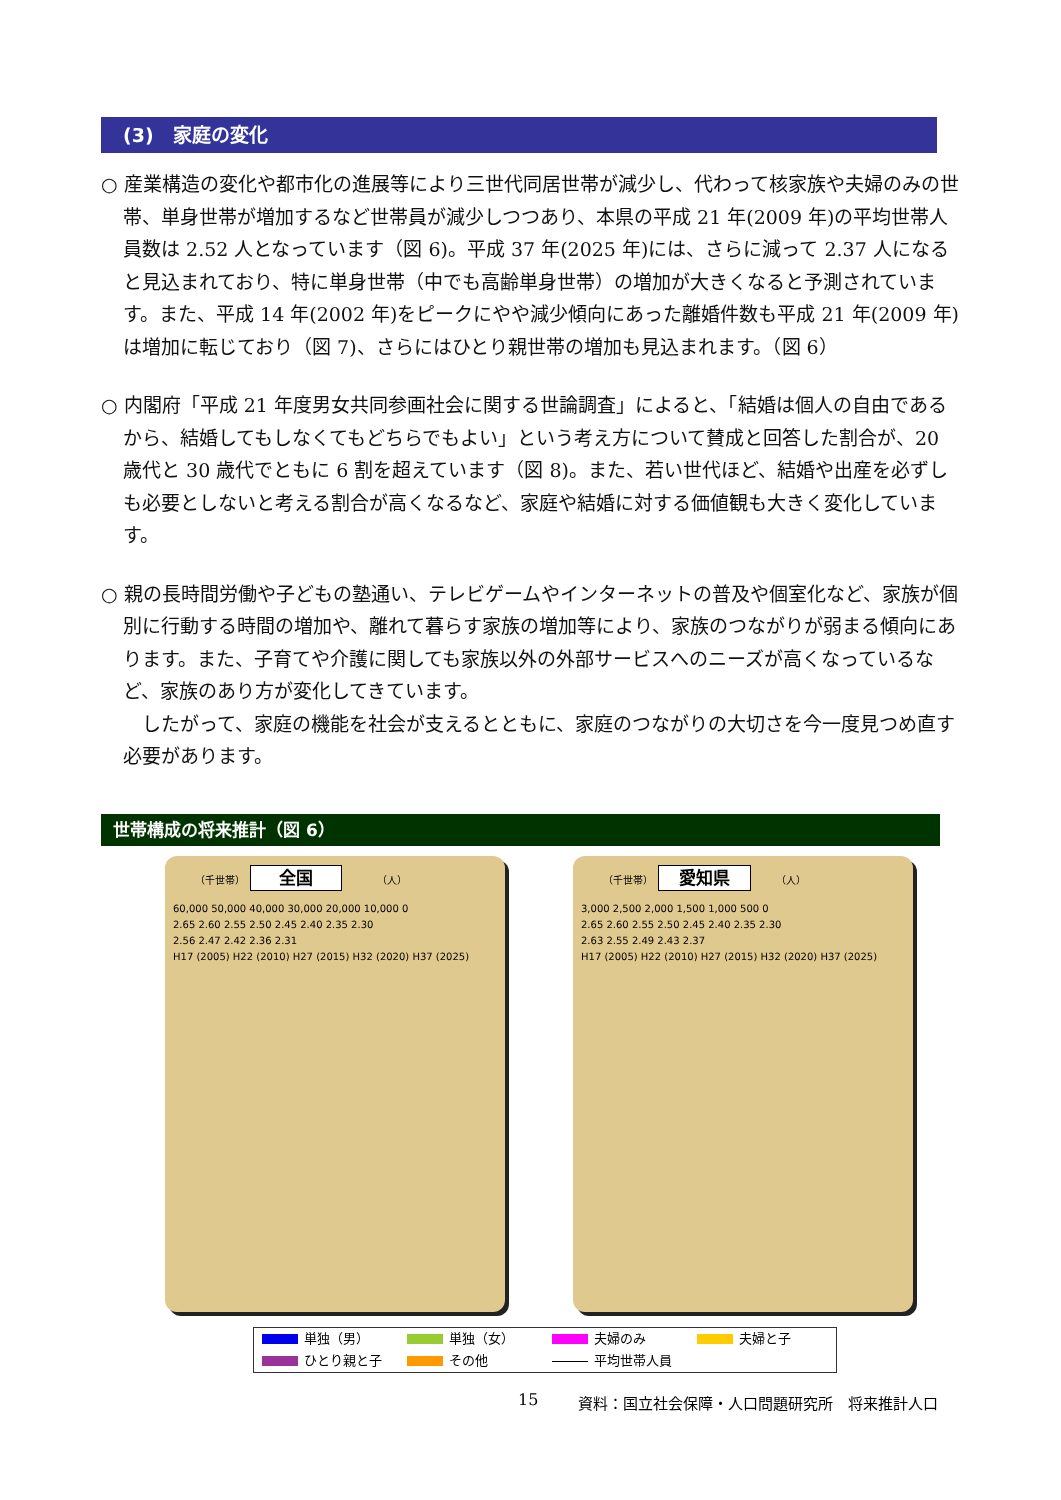(3)　家庭の変化
○ 産業構造の変化や都市化の進展等により三世代同居世帯が減少し、代わって核家族や夫婦のみの世帯、単身世帯が増加するなど世帯員が減少しつつあり、本県の平成 21 年(2009 年)の平均世帯人員数は 2.52 人となっています（図 6)。平成 37 年(2025 年)には、さらに減って 2.37 人になると見込まれており、特に単身世帯（中でも高齢単身世帯）の増加が大きくなると予測されています。また、平成 14 年(2002 年)をピークにやや減少傾向にあった離婚件数も平成 21 年(2009 年)は増加に転じており（図 7)、さらにはひとり親世帯の増加も見込まれます。（図 6）
○ 内閣府「平成 21 年度男女共同参画社会に関する世論調査」によると、「結婚は個人の自由であるから、結婚してもしなくてもどちらでもよい」という考え方について賛成と回答した割合が、20 歳代と 30 歳代でともに 6 割を超えています（図 8)。また、若い世代ほど、結婚や出産を必ずしも必要としないと考える割合が高くなるなど、家庭や結婚に対する価値観も大きく変化しています。
○ 親の長時間労働や子どもの塾通い、テレビゲームやインターネットの普及や個室化など、家族が個別に行動する時間の増加や、離れて暮らす家族の増加等により、家族のつながりが弱まる傾向にあります。また、子育てや介護に関しても家族以外の外部サービスへのニーズが高くなっているなど、家族のあり方が変化してきています。
　したがって、家庭の機能を社会が支えるとともに、家庭のつながりの大切さを今一度見つめ直す必要があります。
世帯構成の将来推計（図 6）
（千世帯）　全国　　　　（人）
60,000 50,000 40,000 30,000 20,000 10,000 0
2.65 2.60 2.55 2.50 2.45 2.40 2.35 2.30
2.56 2.47 2.42 2.36 2.31
H17 (2005) H22 (2010) H27 (2015) H32 (2020) H37 (2025)
（千世帯）　愛知県　　　（人）
3,000 2,500 2,000 1,500 1,000 500 0
2.65 2.60 2.55 2.50 2.45 2.40 2.35 2.30
2.63 2.55 2.49 2.43 2.37
H17 (2005) H22 (2010) H27 (2015) H32 (2020) H37 (2025)
単独（男） 単独（女） 夫婦のみ 夫婦と子 ひとり親と子 その他 平均世帯人員
15
資料：国立社会保障・人口問題研究所　将来推計人口